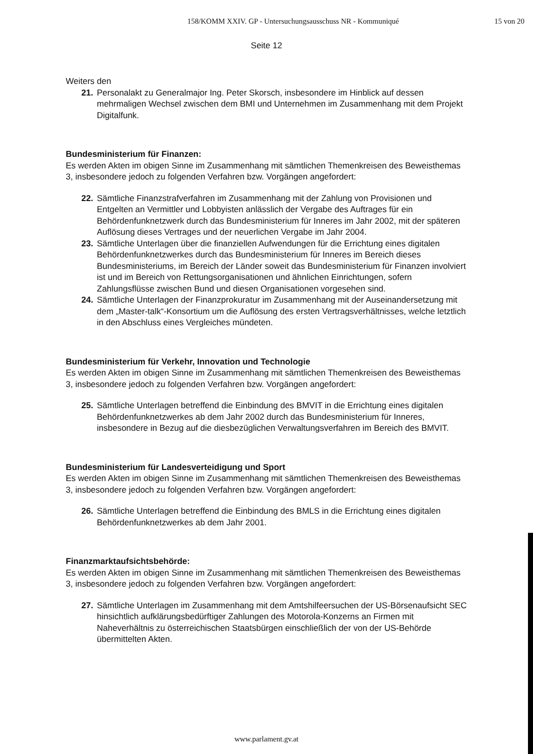158/KOMM XXIV. GP - Untersuchungsausschuss NR - Kommuniqué 15 von 20
Seite 12
Weiters den
21. Personalakt zu Generalmajor Ing. Peter Skorsch, insbesondere im Hinblick auf dessen mehrmaligen Wechsel zwischen dem BMI und Unternehmen im Zusammenhang mit dem Projekt Digitalfunk.
Bundesministerium für Finanzen:
Es werden Akten im obigen Sinne im Zusammenhang mit sämtlichen Themenkreisen des Beweisthemas 3, insbesondere jedoch zu folgenden Verfahren bzw. Vorgängen angefordert:
22. Sämtliche Finanzstrafverfahren im Zusammenhang mit der Zahlung von Provisionen und Entgelten an Vermittler und Lobbyisten anlässlich der Vergabe des Auftrages für ein Behördenfunknetzwerk durch das Bundesministerium für Inneres im Jahr 2002, mit der späteren Auflösung dieses Vertrages und der neuerlichen Vergabe im Jahr 2004.
23. Sämtliche Unterlagen über die finanziellen Aufwendungen für die Errichtung eines digitalen Behördenfunknetzwerkes durch das Bundesministerium für Inneres im Bereich dieses Bundesministeriums, im Bereich der Länder soweit das Bundesministerium für Finanzen involviert ist und im Bereich von Rettungsorganisationen und ähnlichen Einrichtungen, sofern Zahlungsflüsse zwischen Bund und diesen Organisationen vorgesehen sind.
24. Sämtliche Unterlagen der Finanzprokuratur im Zusammenhang mit der Auseinandersetzung mit dem „Master-talk“-Konsortium um die Auflösung des ersten Vertragsverhältnisses, welche letztlich in den Abschluss eines Vergleiches mündeten.
Bundesministerium für Verkehr, Innovation und Technologie
Es werden Akten im obigen Sinne im Zusammenhang mit sämtlichen Themenkreisen des Beweisthemas 3, insbesondere jedoch zu folgenden Verfahren bzw. Vorgängen angefordert:
25. Sämtliche Unterlagen betreffend die Einbindung des BMVIT in die Errichtung eines digitalen Behördenfunknetzwerkes ab dem Jahr 2002 durch das Bundesministerium für Inneres, insbesondere in Bezug auf die diesbezüglichen Verwaltungsverfahren im Bereich des BMVIT.
Bundesministerium für Landesverteidigung und Sport
Es werden Akten im obigen Sinne im Zusammenhang mit sämtlichen Themenkreisen des Beweisthemas 3, insbesondere jedoch zu folgenden Verfahren bzw. Vorgängen angefordert:
26. Sämtliche Unterlagen betreffend die Einbindung des BMLS in die Errichtung eines digitalen Behördenfunknetzwerkes ab dem Jahr 2001.
Finanzmarktaufsichtsbehörde:
Es werden Akten im obigen Sinne im Zusammenhang mit sämtlichen Themenkreisen des Beweisthemas 3, insbesondere jedoch zu folgenden Verfahren bzw. Vorgängen angefordert:
27. Sämtliche Unterlagen im Zusammenhang mit dem Amtshilfeersuchen der US-Börsenaufsicht SEC hinsichtlich aufklärungsbedürftiger Zahlungen des Motorola-Konzerns an Firmen mit Naheverhältnis zu österreichischen Staatsbürgen einschließlich der von der US-Behörde übermittelten Akten.
www.parlament.gv.at